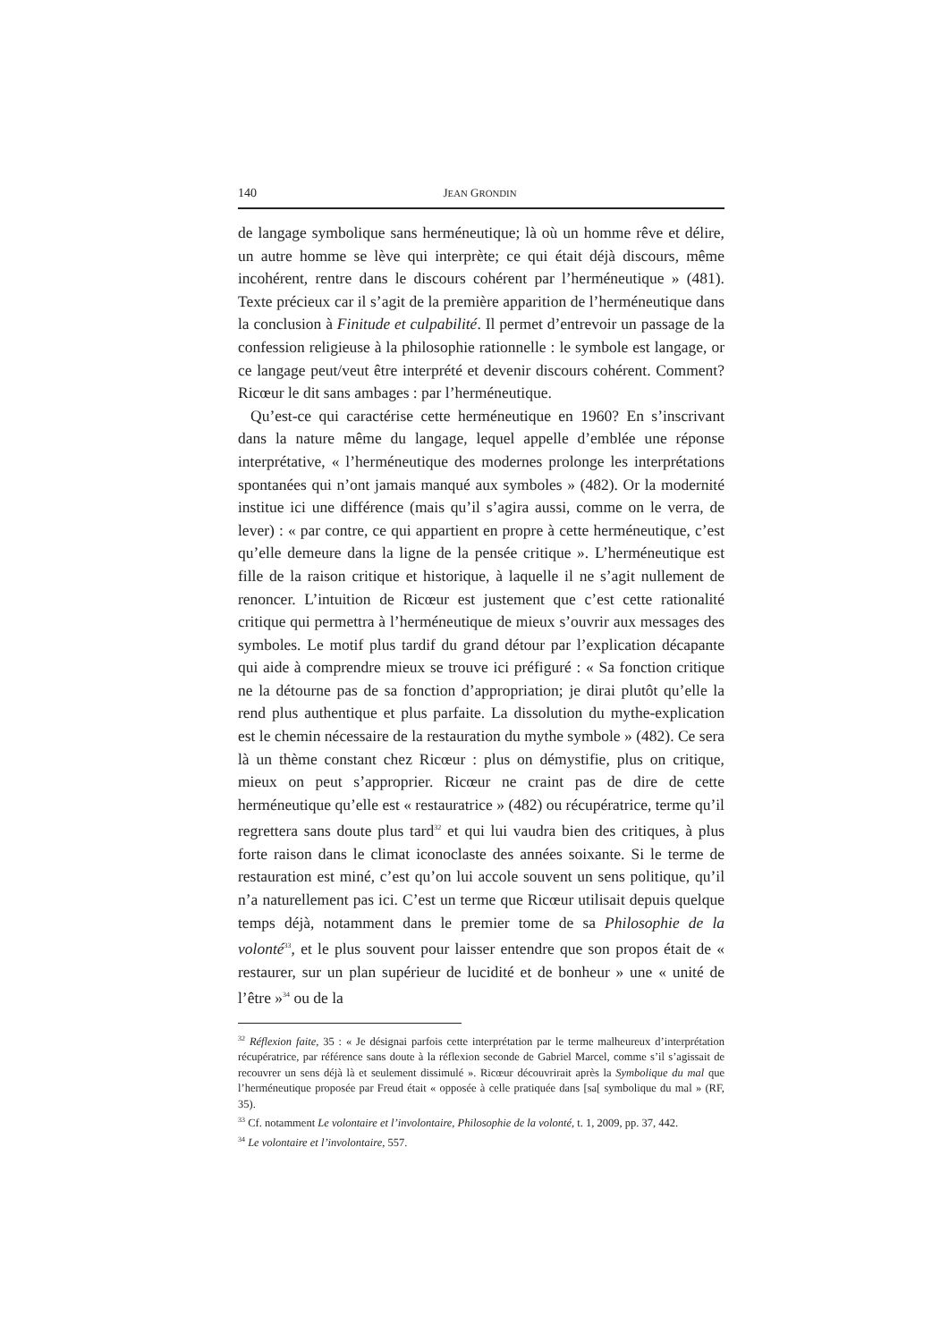140 JEAN GRONDIN
de langage symbolique sans herméneutique; là où un homme rêve et délire, un autre homme se lève qui interprète; ce qui était déjà discours, même incohérent, rentre dans le discours cohérent par l’herméneutique » (481). Texte précieux car il s’agit de la première apparition de l’herméneutique dans la conclusion à Finitude et culpabilité. Il permet d’entrevoir un passage de la confession religieuse à la philosophie rationnelle : le symbole est langage, or ce langage peut/veut être interprété et devenir discours cohérent. Comment? Ricœur le dit sans ambages : par l’herméneutique.
Qu’est-ce qui caractérise cette herméneutique en 1960? En s’inscrivant dans la nature même du langage, lequel appelle d’emblée une réponse interprétative, « l’herméneutique des modernes prolonge les interprétations spontanées qui n’ont jamais manqué aux symboles » (482). Or la modernité institue ici une différence (mais qu’il s’agira aussi, comme on le verra, de lever) : « par contre, ce qui appartient en propre à cette herméneutique, c’est qu’elle demeure dans la ligne de la pensée critique ». L’herméneutique est fille de la raison critique et historique, à laquelle il ne s’agit nullement de renoncer. L’intuition de Ricœur est justement que c’est cette rationalité critique qui permettra à l’herméneutique de mieux s’ouvrir aux messages des symboles. Le motif plus tardif du grand détour par l’explication décapante qui aide à comprendre mieux se trouve ici préfiguré : « Sa fonction critique ne la détourne pas de sa fonction d’appropriation; je dirai plutôt qu’elle la rend plus authentique et plus parfaite. La dissolution du mythe-explication est le chemin nécessaire de la restauration du mythe symbole » (482). Ce sera là un thème constant chez Ricœur : plus on démystifie, plus on critique, mieux on peut s’approprier. Ricœur ne craint pas de dire de cette herméneutique qu’elle est « restauratrice » (482) ou récupératrice, terme qu’il regrettera sans doute plus tard<sup>32</sup> et qui lui vaudra bien des critiques, à plus forte raison dans le climat iconoclaste des années soixante. Si le terme de restauration est miné, c’est qu’on lui accole souvent un sens politique, qu’il n’a naturellement pas ici. C’est un terme que Ricœur utilisait depuis quelque temps déjà, notamment dans le premier tome de sa Philosophie de la volonté<sup>33</sup>, et le plus souvent pour laisser entendre que son propos était de « restaurer, sur un plan supérieur de lucidité et de bonheur » une « unité de l’être »<sup>34</sup> ou de la
<sup>32</sup> Réflexion faite, 35 : « Je désignai parfois cette interprétation par le terme malheureux d’interprétation récupératrice, par référence sans doute à la réflexion seconde de Gabriel Marcel, comme s’il s’agissait de recouvrer un sens déjà là et seulement dissimulé ». Ricœur découvrirait après la Symbolique du mal que l’herméneutique proposée par Freud était « opposée à celle pratiquée dans [sa[ symbolique du mal » (RF, 35).
<sup>33</sup> Cf. notamment Le volontaire et l’involontaire, Philosophie de la volonté, t. 1, 2009, pp. 37, 442.
<sup>34</sup> Le volontaire et l’involontaire, 557.